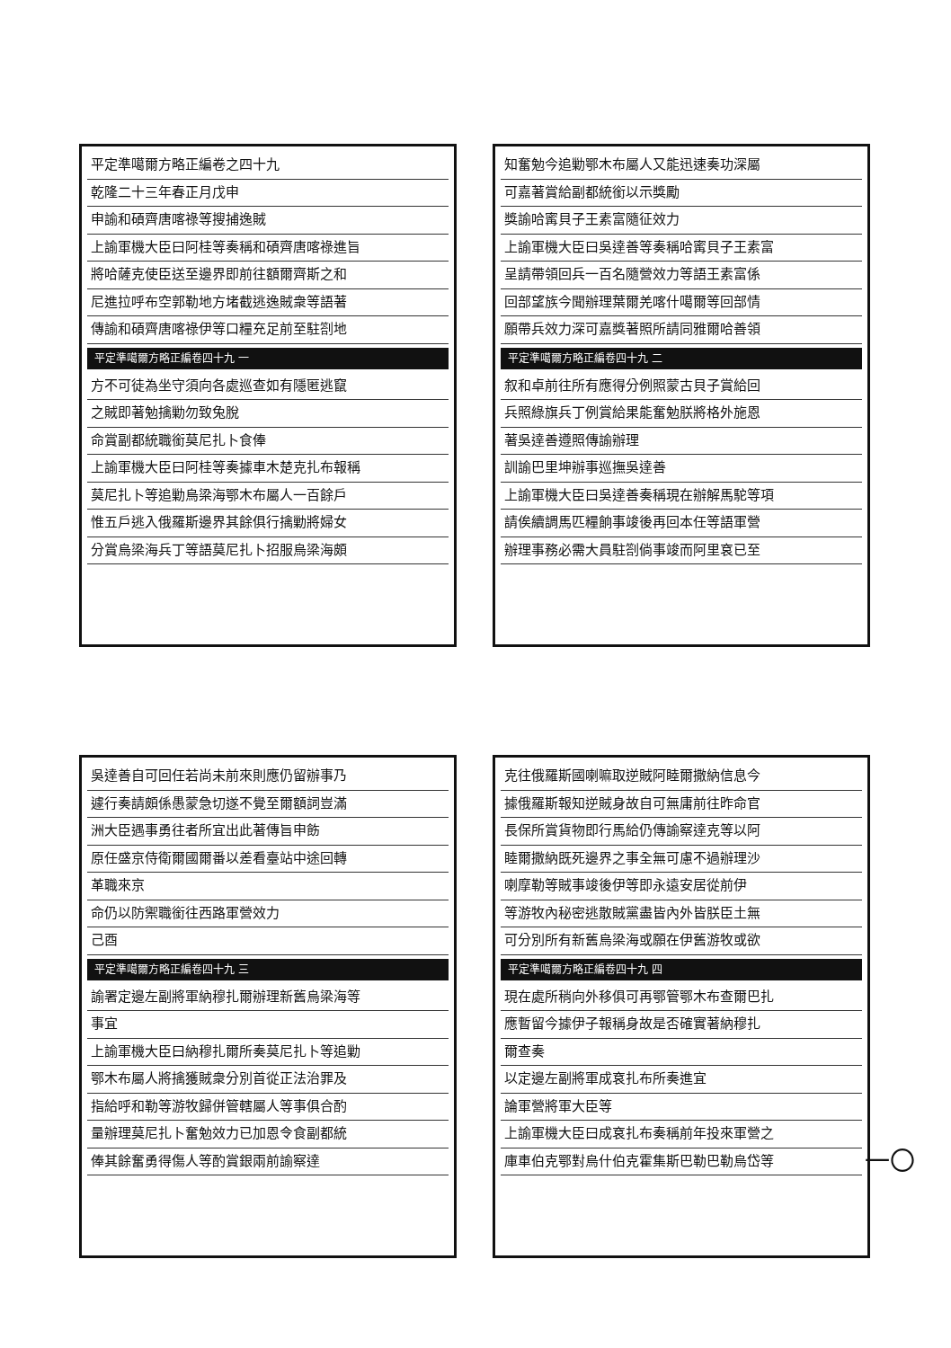平定準噶爾方略正編卷之四十九
乾隆二十三年春正月戊申
申諭和碩齊唐喀祿等搜捕逸賊
上諭軍機大臣曰阿桂等奏稱和碩齊唐喀祿進旨
將哈薩克使臣送至邊界即前往額爾齊斯之和
尼進拉呼布空郭勒地方堵截逃逸賊衆等語著
傳諭和碩齊唐喀祿伊等口糧充足前至駐劄地
平定準噶爾方略正編卷四十九 一
方不可徒為坐守須向各處巡查如有隱匿逃竄
之賊即著勉擒勦勿致兔脫
命賞副都統職銜莫尼扎卜食俸
上諭軍機大臣曰阿桂等奏據車木楚克扎布報稱
莫尼扎卜等追勦烏梁海鄂木布屬人一百餘戶
惟五戶逃入俄羅斯邊界其餘俱行擒勦將婦女
分賞烏梁海兵丁等語莫尼扎卜招服烏梁海頗
知奮勉今追勦鄂木布屬人又能迅速奏功深屬
可嘉著賞給副都統銜以示獎勵
獎諭哈寗貝子王素富隨征效力
上諭軍機大臣曰吳達善等奏稱哈寗貝子王素富
呈請帶領回兵一百名隨營效力等語王素富係
回部望族今聞辦理葉爾羌喀什噶爾等回部情
願帶兵效力深可嘉獎著照所請同雅爾哈善領
平定準噶爾方略正編卷四十九 二
叙和卓前往所有應得分例照蒙古貝子賞給回
兵照綠旗兵丁例賞給果能奮勉朕將格外施恩
著吳達善遵照傳諭辦理
訓諭巴里坤辦事巡撫吳達善
上諭軍機大臣曰吳達善奏稱現在辦解馬駝等項
請俟續調馬匹糧餉事竣後再回本任等語軍營
辦理事務必需大員駐劄倘事竣而阿里袞已至
吳達善自可回任若尚未前來則應仍留辦事乃
遽行奏請頗係愚蒙急切遂不覺至爾額詞豈滿
洲大臣遇事勇往者所宜出此著傳旨申飭
原任盛京侍衛爾國爾番以差看臺站中途回轉
革職來京
命仍以防禦職銜往西路軍營效力
己酉
平定準噶爾方略正編卷四十九 三
諭署定邊左副將軍納穆扎爾辦理新舊烏梁海等
事宜
上諭軍機大臣曰納穆扎爾所奏莫尼扎卜等追勦
鄂木布屬人將擒獲賊衆分別首從正法治罪及
指給呼和勒等游牧歸併管轄屬人等事俱合酌
量辦理莫尼扎卜奮勉效力已加恩令食副都統
俸其餘奮勇得傷人等酌賞銀兩前諭察達
克往俄羅斯國喇嘛取逆賊阿睦爾撒納信息今
據俄羅斯報知逆賊身故自可無庸前往昨命官
長保所賞貨物即行馬給仍傳諭察達克等以阿
睦爾撒納既死邊界之事全無可慮不過辦理沙
喇摩勒等賊事竣後伊等即永遠安居從前伊
等游牧內秘密逃散賊黨盡皆內外皆朕臣土無
可分別所有新舊烏梁海或願在伊舊游牧或欲
平定準噶爾方略正編卷四十九 四
現在處所稍向外移俱可再鄂管鄂木布查爾巴扎
應暫留今據伊子報稱身故是否確實著納穆扎
爾查奏
以定邊左副將軍成袞扎布所奏進宜
論軍營將軍大臣等
上諭軍機大臣曰成袞扎布奏稱前年投來軍營之
庫車伯克鄂對烏什伯克霍集斯巴勒巴勒烏岱等
一〇